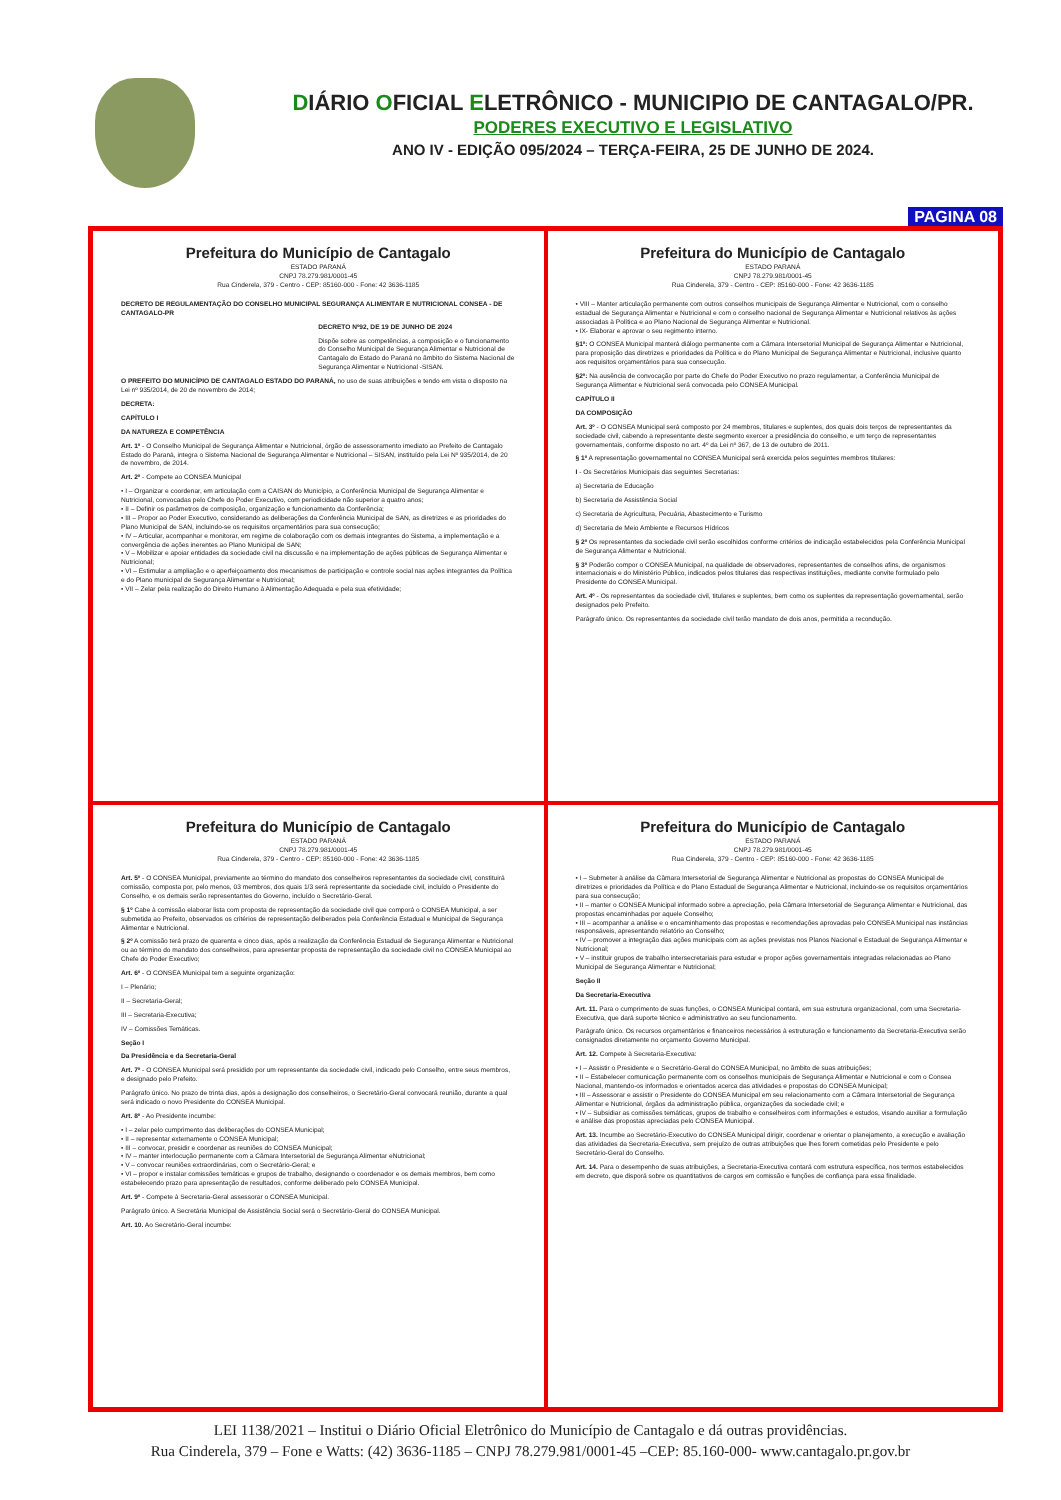DIÁRIO OFICIAL ELETRÔNICO - MUNICIPIO DE CANTAGALO/PR.
PODERES EXECUTIVO E LEGISLATIVO
ANO IV - EDIÇÃO 095/2024 – TERÇA-FEIRA, 25 DE JUNHO DE 2024.
PAGINA 08
Prefeitura do Município de Cantagalo
ESTADO PARANÁ
CNPJ 78.279.981/0001-45
Rua Cinderela, 379 - Centro - CEP: 85160-000 - Fone: 42 3636-1185
DECRETO DE REGULAMENTAÇÃO DO CONSELHO MUNICIPAL SEGURANÇA ALIMENTAR E NUTRICIONAL CONSEA - DE CANTAGALO-PR
DECRETO Nº92, DE 19 DE JUNHO DE 2024
Dispõe sobre as competências, a composição e o funcionamento do Conselho Municipal de Segurança Alimentar e Nutricional de Cantagalo do Estado do Paraná no âmbito do Sistema Nacional de Segurança Alimentar e Nutricional -SISAN.
O PREFEITO DO MUNICÍPIO DE CANTAGALO ESTADO DO PARANÁ, no uso de suas atribuições e tendo em vista o disposto na Lei nº 935/2014, de 20 de novembro de 2014;
DECRETA:
CAPÍTULO I
DA NATUREZA E COMPETÊNCIA
Art. 1º - O Conselho Municipal de Segurança Alimentar e Nutricional, órgão de assessoramento imediato ao Prefeito de Cantagalo Estado do Paraná, integra o Sistema Nacional de Segurança Alimentar e Nutricional – SISAN, instituído pela Lei Nº 935/2014, de 20 de novembro, de 2014.
Art. 2º - Compete ao CONSEA Municipal
• I – Organizar e coordenar, em articulação com a CAISAN do Município, a Conferência Municipal de Segurança Alimentar e Nutricional, convocadas pelo Chefe do Poder Executivo, com periodicidade não superior a quatro anos;
• II – Definir os parâmetros de composição, organização e funcionamento da Conferência;
• III – Propor ao Poder Executivo, considerando as deliberações da Conferência Municipal de SAN, as diretrizes e as prioridades do Plano Municipal de SAN, incluindo-se os requisitos orçamentários para sua consecução;
• IV – Articular, acompanhar e monitorar, em regime de colaboração com os demais integrantes do Sistema, a implementação e a convergência de ações inerentes ao Plano Municipal de SAN;
• V – Mobilizar e apoiar entidades da sociedade civil na discussão e na implementação de ações públicas de Segurança Alimentar e Nutricional;
• VI – Estimular a ampliação e o aperfeiçoamento dos mecanismos de participação e controle social nas ações integrantes da Política e do Plano municipal de Segurança Alimentar e Nutricional;
• VII – Zelar pela realização do Direito Humano à Alimentação Adequada e pela sua efetividade;
Prefeitura do Município de Cantagalo
ESTADO PARANÁ
CNPJ 78.279.981/0001-45
Rua Cinderela, 379 - Centro - CEP: 85160-000 - Fone: 42 3636-1185
• VIII – Manter articulação permanente com outros conselhos municipais de Segurança Alimentar e Nutricional, com o conselho estadual de Segurança Alimentar e Nutricional e com o conselho nacional de Segurança Alimentar e Nutricional relativos às ações associadas à Política e ao Plano Nacional de Segurança Alimentar e Nutricional.
• IX- Elaborar e aprovar o seu regimento interno.
§1º: O CONSEA Municipal manterá diálogo permanente com a Câmara Intersetorial Municipal de Segurança Alimentar e Nutricional, para proposição das diretrizes e prioridades da Política e do Plano Municipal de Segurança Alimentar e Nutricional, inclusive quanto aos requisitos orçamentários para sua consecução.
§2º: Na ausência de convocação por parte do Chefe do Poder Executivo no prazo regulamentar, a Conferência Municipal de Segurança Alimentar e Nutricional será convocada pelo CONSEA Municipal.
CAPÍTULO II
DA COMPOSIÇÃO
Art. 3º - O CONSEA Municipal será composto por 24 membros, titulares e suplentes, dos quais dois terços de representantes da sociedade civil, cabendo a representante deste segmento exercer a presidência do conselho, e um terço de representantes governamentais, conforme disposto no art. 4º da Lei nº 367, de 13 de outubro de 2011.
§ 1º A representação governamental no CONSEA Municipal será exercida pelos seguintes membros titulares:
I - Os Secretários Municipais das seguintes Secretarias:
a) Secretaria de Educação
b) Secretaria de Assistência Social
c) Secretaria de Agricultura, Pecuária, Abastecimento e Turismo
d) Secretaria de Meio Ambiente e Recursos Hídricos
§ 2º Os representantes da sociedade civil serão escolhidos conforme critérios de indicação estabelecidos pela Conferência Municipal de Segurança Alimentar e Nutricional.
§ 3º Poderão compor o CONSEA Municipal, na qualidade de observadores, representantes de conselhos afins, de organismos internacionais e do Ministério Público, indicados pelos titulares das respectivas instituições, mediante convite formulado pelo Presidente do CONSEA Municipal.
Art. 4º - Os representantes da sociedade civil, titulares e suplentes, bem como os suplentes da representação governamental, serão designados pelo Prefeito.
Parágrafo único. Os representantes da sociedade civil terão mandato de dois anos, permitida a recondução.
Prefeitura do Município de Cantagalo
ESTADO PARANÁ
CNPJ 78.279.981/0001-45
Rua Cinderela, 379 - Centro - CEP: 85160-000 - Fone: 42 3636-1185
Art. 5º - O CONSEA Municipal, previamente ao término do mandato dos conselheiros representantes da sociedade civil, constituirá comissão, composta por, pelo menos, 03 membros, dos quais 1/3 será representante da sociedade civil, incluído o Presidente do Conselho, e os demais serão representantes do Governo, incluído o Secretário-Geral.
§ 1º Cabe à comissão elaborar lista com proposta de representação da sociedade civil que comporá o CONSEA Municipal, a ser submetida ao Prefeito, observados os critérios de representação deliberados pela Conferência Estadual e Municipal de Segurança Alimentar e Nutricional.
§ 2º A comissão terá prazo de quarenta e cinco dias, após a realização da Conferência Estadual de Segurança Alimentar e Nutricional ou ao término do mandato dos conselheiros, para apresentar proposta de representação da sociedade civil no CONSEA Municipal ao Chefe do Poder Executivo;
Art. 6º - O CONSEA Municipal tem a seguinte organização:
I – Plenário;
II – Secretaria-Geral;
III – Secretaria-Executiva;
IV – Comissões Temáticas.
Seção I
Da Presidência e da Secretaria-Geral
Art. 7º - O CONSEA Municipal será presidido por um representante da sociedade civil, indicado pelo Conselho, entre seus membros, e designado pelo Prefeito.
Parágrafo único. No prazo de trinta dias, após a designação dos conselheiros, o Secretário-Geral convocará reunião, durante a qual será indicado o novo Presidente do CONSEA Municipal.
Art. 8º - Ao Presidente incumbe:
• I – zelar pelo cumprimento das deliberações do CONSEA Municipal;
• II – representar externamente o CONSEA Municipal;
• III – convocar, presidir e coordenar as reuniões do CONSEA Municipal;
• IV – manter interlocução permanente com a Câmara Intersetorial de Segurança Alimentar eNutricional;
• V – convocar reuniões extraordinárias, com o Secretário-Geral; e
• VI – propor e instalar comissões temáticas e grupos de trabalho, designando o coordenador e os demais membros, bem como estabelecendo prazo para apresentação de resultados, conforme deliberado pelo CONSEA Municipal.
Art. 9º - Compete à Secretaria-Geral assessorar o CONSEA Municipal.
Parágrafo único. A Secretária Municipal de Assistência Social será o Secretário-Geral do CONSEA Municipal.
Art. 10. Ao Secretário-Geral incumbe:
Prefeitura do Município de Cantagalo
ESTADO PARANÁ
CNPJ 78.279.981/0001-45
Rua Cinderela, 379 - Centro - CEP: 85160-000 - Fone: 42 3636-1185
• I – Submeter à análise da Câmara Intersetorial de Segurança Alimentar e Nutricional as propostas do CONSEA Municipal de diretrizes e prioridades da Política e do Plano Estadual de Segurança Alimentar e Nutricional, incluindo-se os requisitos orçamentários para sua consecução;
• II – manter o CONSEA Municipal informado sobre a apreciação, pela Câmara Intersetorial de Segurança Alimentar e Nutricional, das propostas encaminhadas por aquele Conselho;
• III – acompanhar a análise e o encaminhamento das propostas e recomendações aprovadas pelo CONSEA Municipal nas instâncias responsáveis, apresentando relatório ao Conselho;
• IV – promover a integração das ações municipais com as ações previstas nos Planos Nacional e Estadual de Segurança Alimentar e Nutricional;
• V – instituir grupos de trabalho intersecretariais para estudar e propor ações governamentais integradas relacionadas ao Plano Municipal de Segurança Alimentar e Nutricional;
Seção II
Da Secretaria-Executiva
Art. 11. Para o cumprimento de suas funções, o CONSEA Municipal contará, em sua estrutura organizacional, com uma Secretaria-Executiva, que dará suporte técnico e administrativo ao seu funcionamento.
Parágrafo único. Os recursos orçamentários e financeiros necessários à estruturação e funcionamento da Secretaria-Executiva serão consignados diretamente no orçamento Governo Municipal.
Art. 12. Compete à Secretaria-Executiva:
• I – Assistir o Presidente e o Secretário-Geral do CONSEA Municipal, no âmbito de suas atribuições;
• II – Estabelecer comunicação permanente com os conselhos municipais de Segurança Alimentar e Nutricional e com o Consea Nacional, mantendo-os informados e orientados acerca das atividades e propostas do CONSEA Municipal;
• III – Assessorar e assistir o Presidente do CONSEA Municipal em seu relacionamento com a Câmara Intersetorial de Segurança Alimentar e Nutricional, órgãos da administração pública, organizações da sociedade civil; e
• IV – Subsidiar as comissões temáticas, grupos de trabalho e conselheiros com informações e estudos, visando auxiliar a formulação e análise das propostas apreciadas pelo CONSEA Municipal.
Art. 13. Incumbe ao Secretário-Executivo do CONSEA Municipal dirigir, coordenar e orientar o planejamento, a execução e avaliação das atividades da Secretaria-Executiva, sem prejuízo de outras atribuições que lhes forem cometidas pelo Presidente e pelo Secretário-Geral do Conselho.
Art. 14. Para o desempenho de suas atribuições, a Secretaria-Executiva contará com estrutura específica, nos termos estabelecidos em decreto, que disporá sobre os quantitativos de cargos em comissão e funções de confiança para essa finalidade.
LEI 1138/2021 – Institui o Diário Oficial Eletrônico do Município de Cantagalo e dá outras providências.
Rua Cinderela, 379 – Fone e Watts: (42) 3636-1185 – CNPJ 78.279.981/0001-45 –CEP: 85.160-000- www.cantagalo.pr.gov.br